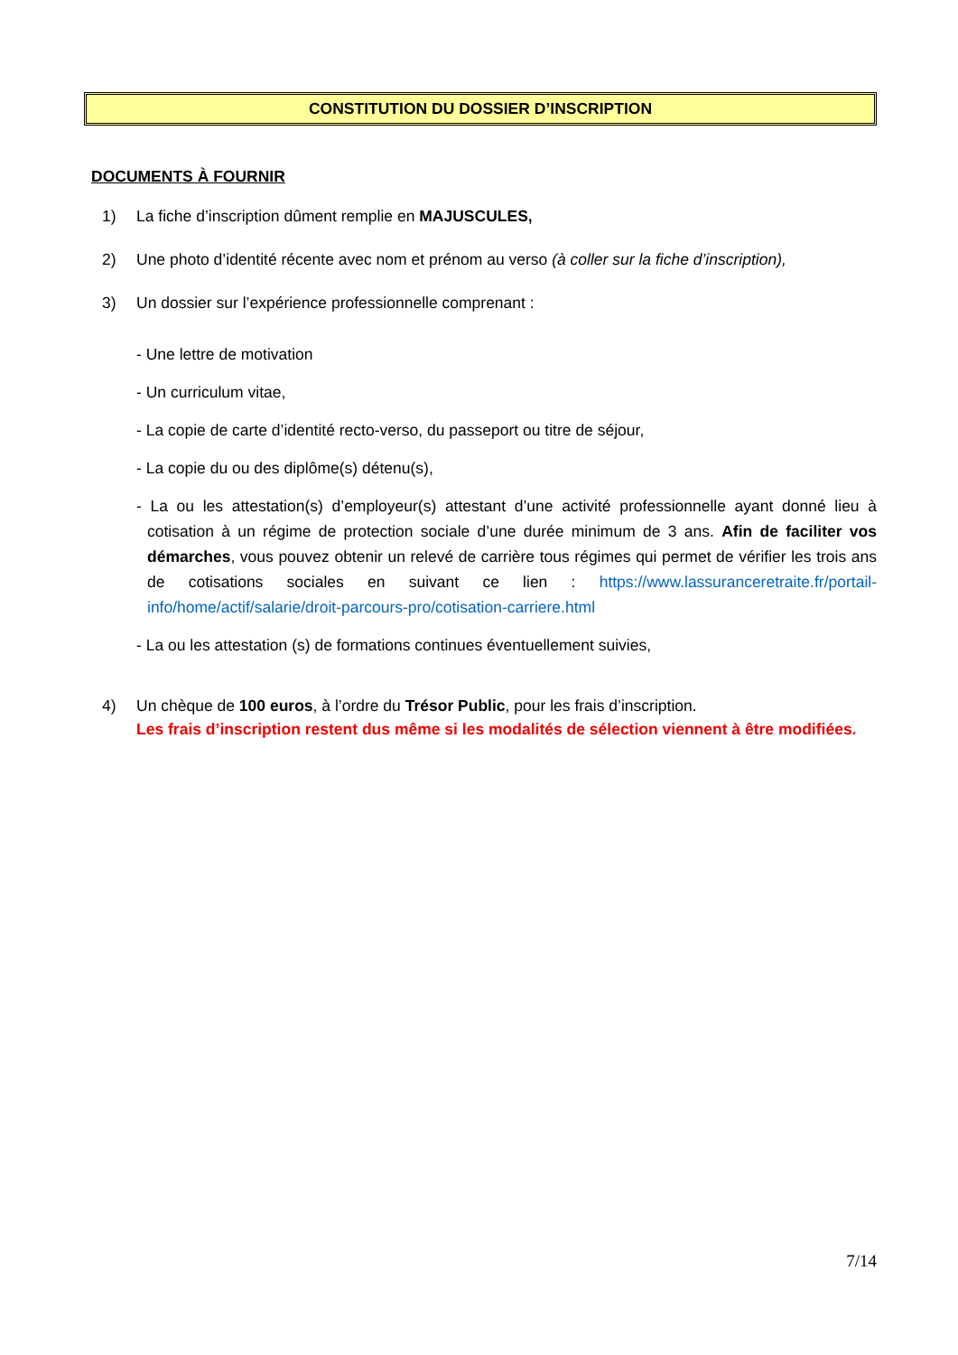CONSTITUTION DU DOSSIER D’INSCRIPTION
DOCUMENTS À FOURNIR
1) La fiche d’inscription dûment remplie en MAJUSCULES,
2) Une photo d’identité récente avec nom et prénom au verso (à coller sur la fiche d’inscription),
3) Un dossier sur l’expérience professionnelle comprenant :
- Une lettre de motivation
- Un curriculum vitae,
- La copie de carte d’identité recto-verso, du passeport ou titre de séjour,
- La copie du ou des diplôme(s) détenu(s),
- La ou les attestation(s) d’employeur(s) attestant d’une activité professionnelle ayant donné lieu à cotisation à un régime de protection sociale d’une durée minimum de 3 ans. Afin de faciliter vos démarches, vous pouvez obtenir un relevé de carrière tous régimes qui permet de vérifier les trois ans de cotisations sociales en suivant ce lien : https://www.lassuranceretraite.fr/portail-info/home/actif/salarie/droit-parcours-pro/cotisation-carriere.html
- La ou les attestation (s) de formations continues éventuellement suivies,
4) Un chèque de 100 euros, à l’ordre du Trésor Public, pour les frais d’inscription.
Les frais d’inscription restent dus même si les modalités de sélection viennent à être modifiées.
7/14